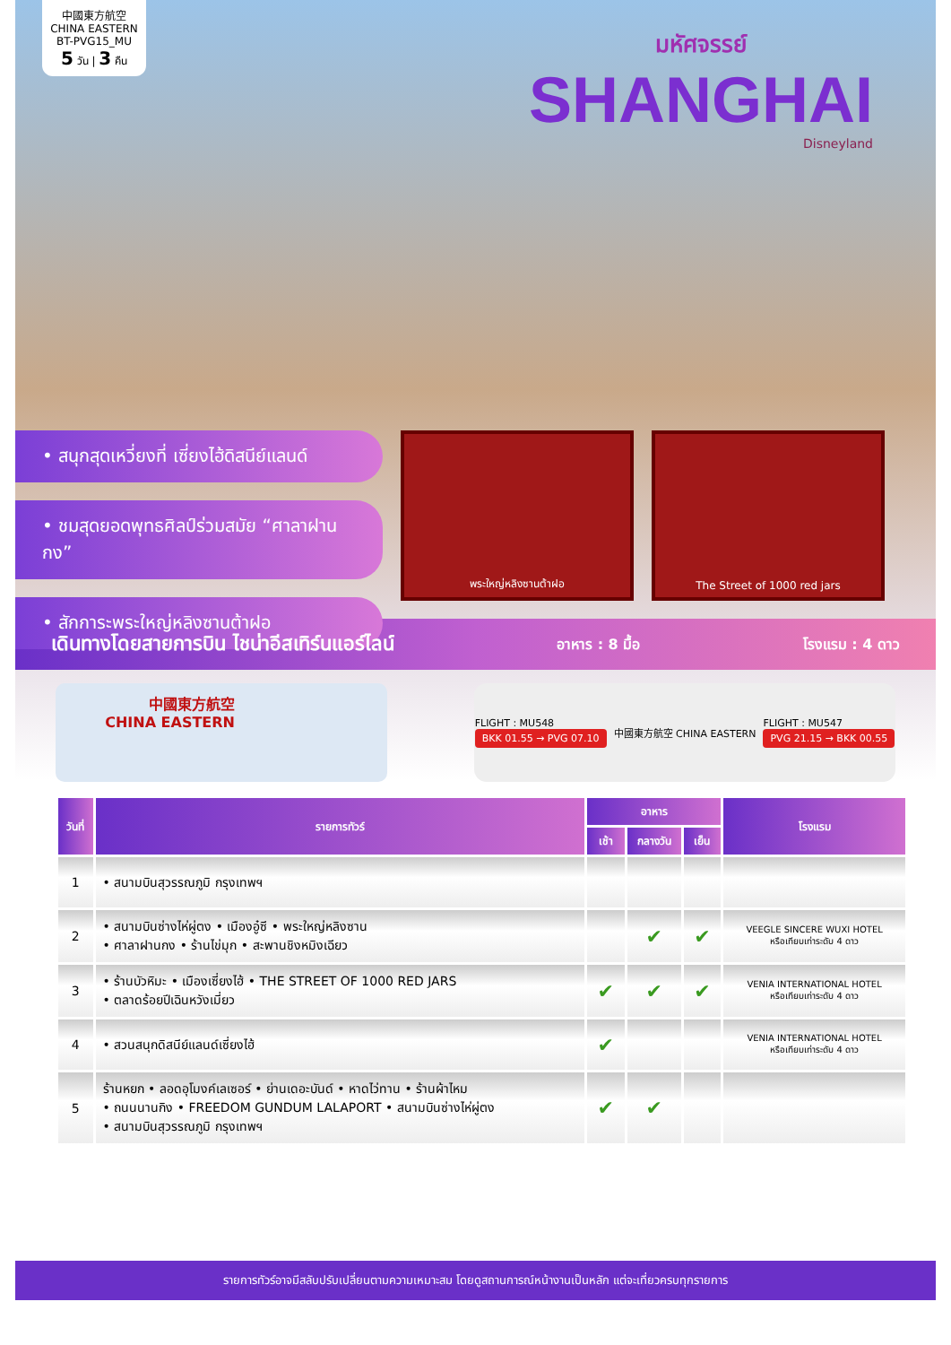中國東方航空 CHINA EASTERN
BT-PVG15_MU
5 วัน | 3 คืน
มหัศจรรย์
SHANGHAI
Disneyland
• สนุกสุดเหวี่ยงที่ เซี่ยงไฮ้ดิสนีย์แลนด์
• ชมสุดยอดพุทธศิลป์ร่วมสมัย “ศาลาฝานกง”
• สักการะพระใหญ่หลิงซานต้าฝอ
พระใหญ่หลิงซานต้าฝอ The Street of 1000 red jars
เดินทางโดยสายการบิน ไชน่าอีสเทิร์นแอร์ไลน์ อาหาร : 8 มื้อ โรงแรม : 4 ดาว
中國東方航空
CHINA EASTERN
FLIGHT : MU548
BKK 01.55 → PVG 07.10
中國東方航空 CHINA EASTERN FLIGHT : MU547
PVG 21.15 → BKK 00.55
| วันที่ | รายการทัวร์ | อาหาร | | | โรงแรม |
| --- | --- | --- | --- | --- | --- |
| | | เช้า | กลางวัน | เย็น | |
| 1 | • สนามบินสุวรรณภูมิ กรุงเทพฯ | | | | |
| 2 | • สนามบินซ่างไห่ผู่ตง • เมืองอู๋ซี • พระใหญ่หลิงซาน • ศาลาฝานกง • ร้านไข่มุก • สะพานชิงหมิงเฉียว | | ✔ | ✔ | VEEGLE SINCERE WUXI HOTEL หรือเทียบเท่าระดับ 4 ดาว |
| 3 | • ร้านบัวหิมะ • เมืองเซี่ยงไฮ้ • THE STREET OF 1000 RED JARS • ตลาดร้อยปีเฉินหวังเมี่ยว | ✔ | ✔ | ✔ | VENIA INTERNATIONAL HOTEL หรือเทียบเท่าระดับ 4 ดาว |
| 4 | • สวนสนุกดิสนีย์แลนด์เซี่ยงไฮ้ | ✔ | | | VENIA INTERNATIONAL HOTEL หรือเทียบเท่าระดับ 4 ดาว |
| 5 | ร้านหยก • ลอดอุโมงค์เลเซอร์ • ย่านเดอะบันด์ • หาดไว่ทาน • ร้านผ้าไหม • ถนนนานกิง • FREEDOM GUNDUM LALAPORT • สนามบินซ่างไห่ผู่ตง • สนามบินสุวรรณภูมิ กรุงเทพฯ | ✔ | ✔ | | |
รายการทัวร์อาจมีสลับปรับเปลี่ยนตามความเหมาะสม โดยดูสถานการณ์หน้างานเป็นหลัก แต่จะเที่ยวครบทุกรายการ